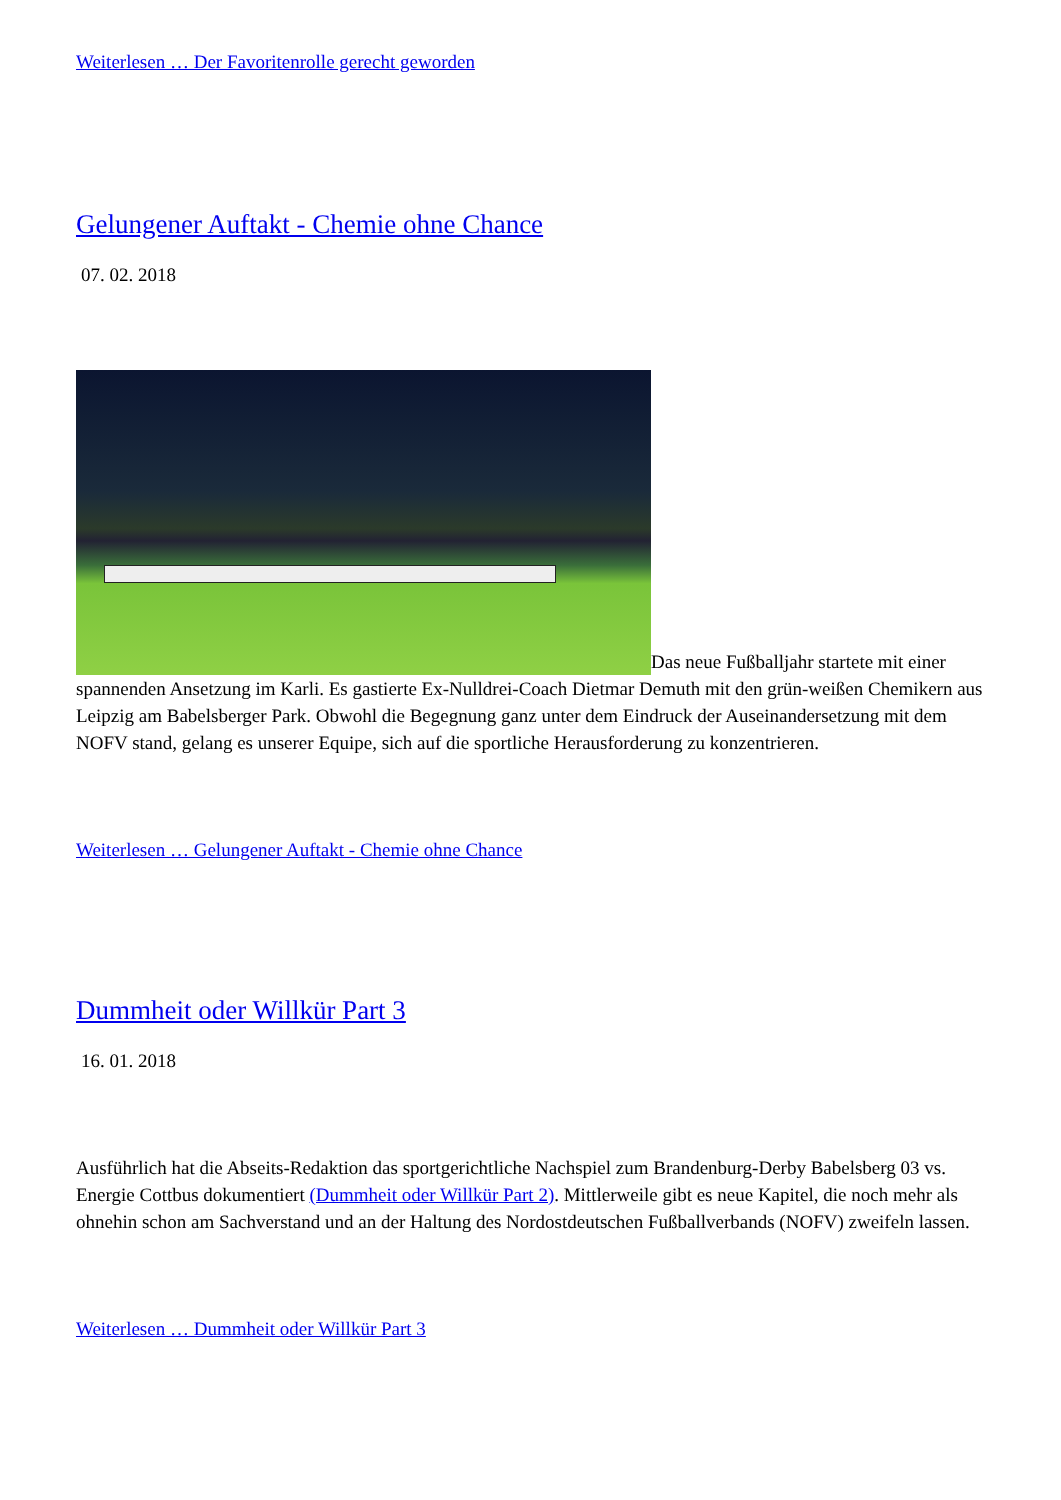Weiterlesen … Der Favoritenrolle gerecht geworden
Gelungener Auftakt - Chemie ohne Chance
07. 02. 2018
Das neue Fußballjahr startete mit einer spannenden Ansetzung im Karli. Es gastierte Ex-Nulldrei-Coach Dietmar Demuth mit den grün-weißen Chemikern aus Leipzig am Babelsberger Park. Obwohl die Begegnung ganz unter dem Eindruck der Auseinandersetzung mit dem NOFV stand, gelang es unserer Equipe, sich auf die sportliche Herausforderung zu konzentrieren.
Weiterlesen … Gelungener Auftakt - Chemie ohne Chance
Dummheit oder Willkür Part 3
16. 01. 2018
Ausführlich hat die Abseits-Redaktion das sportgerichtliche Nachspiel zum Brandenburg-Derby Babelsberg 03 vs. Energie Cottbus dokumentiert (Dummheit oder Willkür Part 2). Mittlerweile gibt es neue Kapitel, die noch mehr als ohnehin schon am Sachverstand und an der Haltung des Nordostdeutschen Fußballverbands (NOFV) zweifeln lassen.
Weiterlesen … Dummheit oder Willkür Part 3